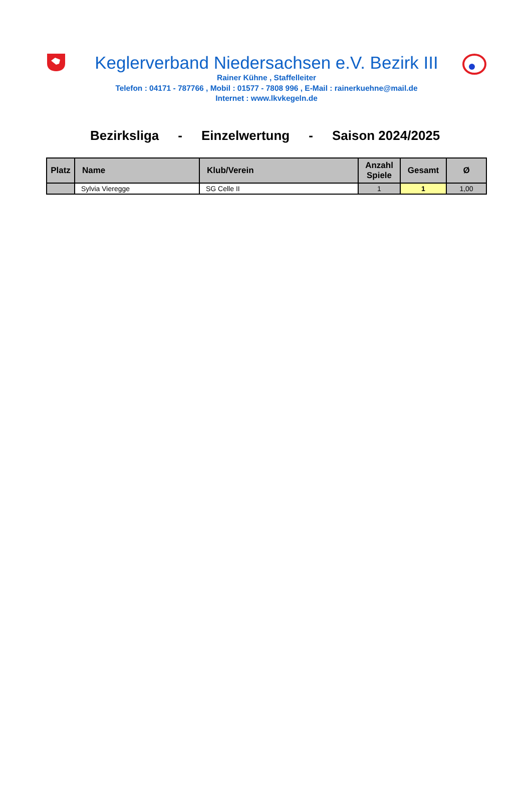Keglerverband Niedersachsen e.V. Bezirk III
Rainer Kühne , Staffelleiter
Telefon : 04171 - 787766 , Mobil : 01577 - 7808 996 , E-Mail : rainerkuehne@mail.de
Internet : www.lkvkegeln.de
Bezirksliga - Einzelwertung - Saison 2024/2025
| Platz | Name | Klub/Verein | Anzahl Spiele | Gesamt | Ø |
| --- | --- | --- | --- | --- | --- |
| | Sylvia Vieregge | SG Celle II | 1 | 1 | 1,00 |